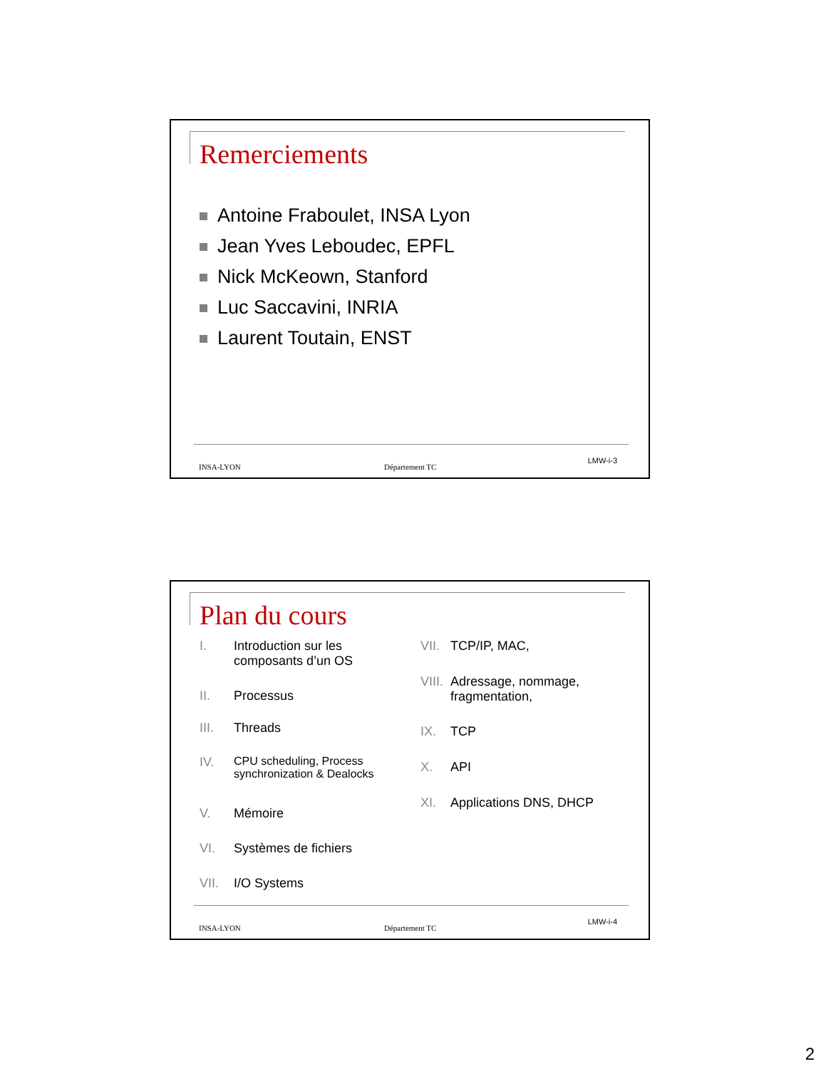Remerciements
Antoine Fraboulet, INSA Lyon
Jean Yves Leboudec, EPFL
Nick McKeown, Stanford
Luc Saccavini, INRIA
Laurent Toutain, ENST
INSA-LYON Département TC
LMW-i-3
Plan du cours
I. Introduction sur les
composants d’un OS
II. Processus
III. Threads
IV. CPU scheduling, Process
synchronization & Dealocks
V. Mémoire
VI. Systèmes de fichiers
VII. I/O Systems
VII.
TCP/IP, MAC,
VIII.
Adressage, nommage,
fragmentation,
IX. TCP
X. API
XI. Applications DNS, DHCP
INSA-LYON Département TC
LMW-i-4
2